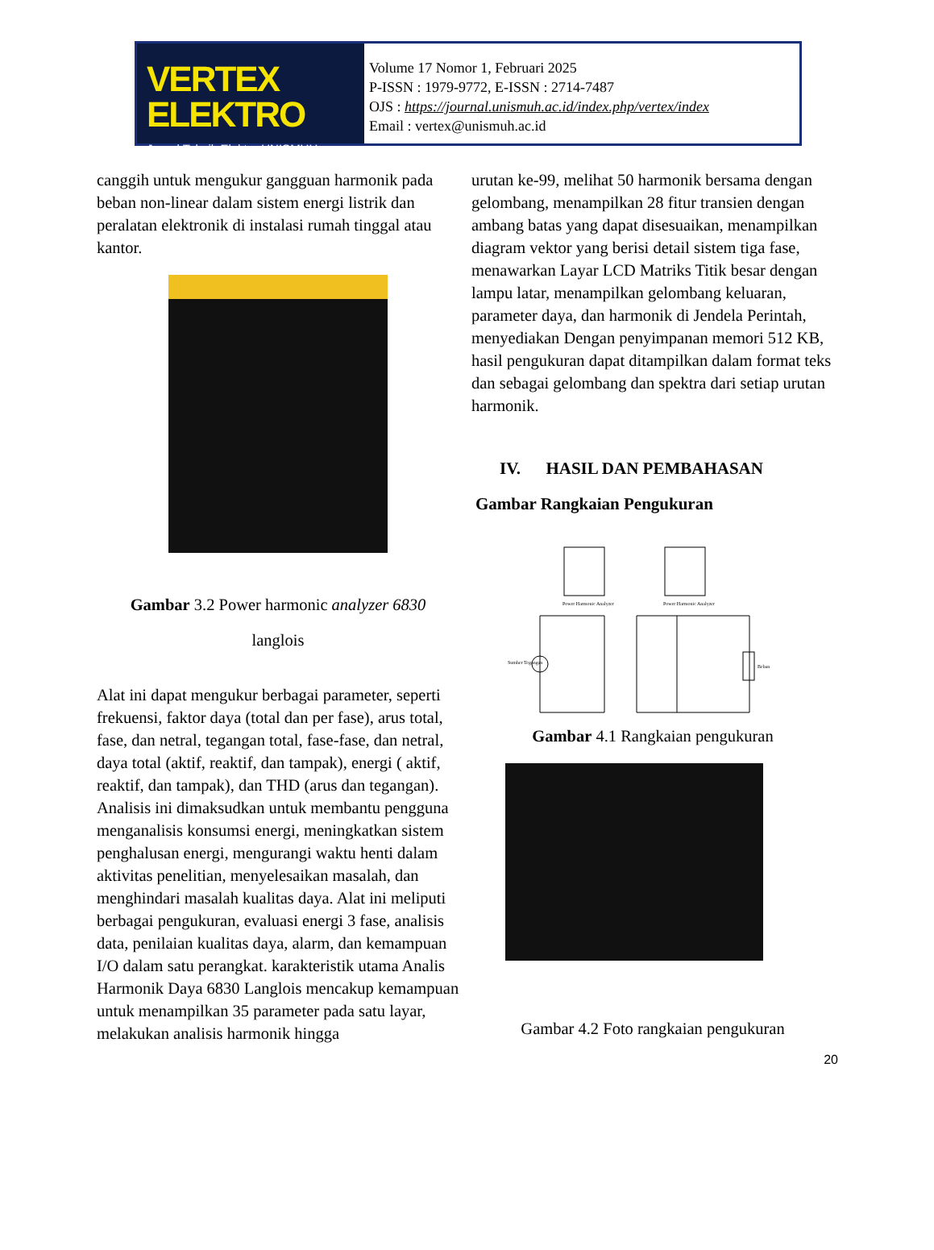VERTEX ELEKTRO
Jurnal Teknik Elektro UNISMUH
Volume 17 Nomor 1, Februari 2025
P-ISSN : 1979-9772, E-ISSN : 2714-7487
OJS : https://journal.unismuh.ac.id/index.php/vertex/index
Email : vertex@unismuh.ac.id
canggih untuk mengukur gangguan harmonik pada beban non-linear dalam sistem energi listrik dan peralatan elektronik di instalasi rumah tinggal atau kantor.
Gambar 3.2 Power harmonic analyzer 6830
langlois
Alat ini dapat mengukur berbagai parameter, seperti frekuensi, faktor daya (total dan per fase), arus total, fase, dan netral, tegangan total, fase-fase, dan netral, daya total (aktif, reaktif, dan tampak), energi ( aktif, reaktif, dan tampak), dan THD (arus dan tegangan). Analisis ini dimaksudkan untuk membantu pengguna menganalisis konsumsi energi, meningkatkan sistem penghalusan energi, mengurangi waktu henti dalam aktivitas penelitian, menyelesaikan masalah, dan menghindari masalah kualitas daya. Alat ini meliputi berbagai pengukuran, evaluasi energi 3 fase, analisis data, penilaian kualitas daya, alarm, dan kemampuan I/O dalam satu perangkat. karakteristik utama Analis Harmonik Daya 6830 Langlois mencakup kemampuan untuk menampilkan 35 parameter pada satu layar, melakukan analisis harmonik hingga
urutan ke-99, melihat 50 harmonik bersama dengan gelombang, menampilkan 28 fitur transien dengan ambang batas yang dapat disesuaikan, menampilkan diagram vektor yang berisi detail sistem tiga fase, menawarkan Layar LCD Matriks Titik besar dengan lampu latar, menampilkan gelombang keluaran, parameter daya, dan harmonik di Jendela Perintah, menyediakan Dengan penyimpanan memori 512 KB, hasil pengukuran dapat ditampilkan dalam format teks dan sebagai gelombang dan spektra dari setiap urutan harmonik.
IV. HASIL DAN PEMBAHASAN
Gambar Rangkaian Pengukuran
Power Harmonic Analyzer
Power Harmonic Analyzer
Sumber Tegangan
Beban
Gambar 4.1 Rangkaian pengukuran
Gambar 4.2 Foto rangkaian pengukuran
20